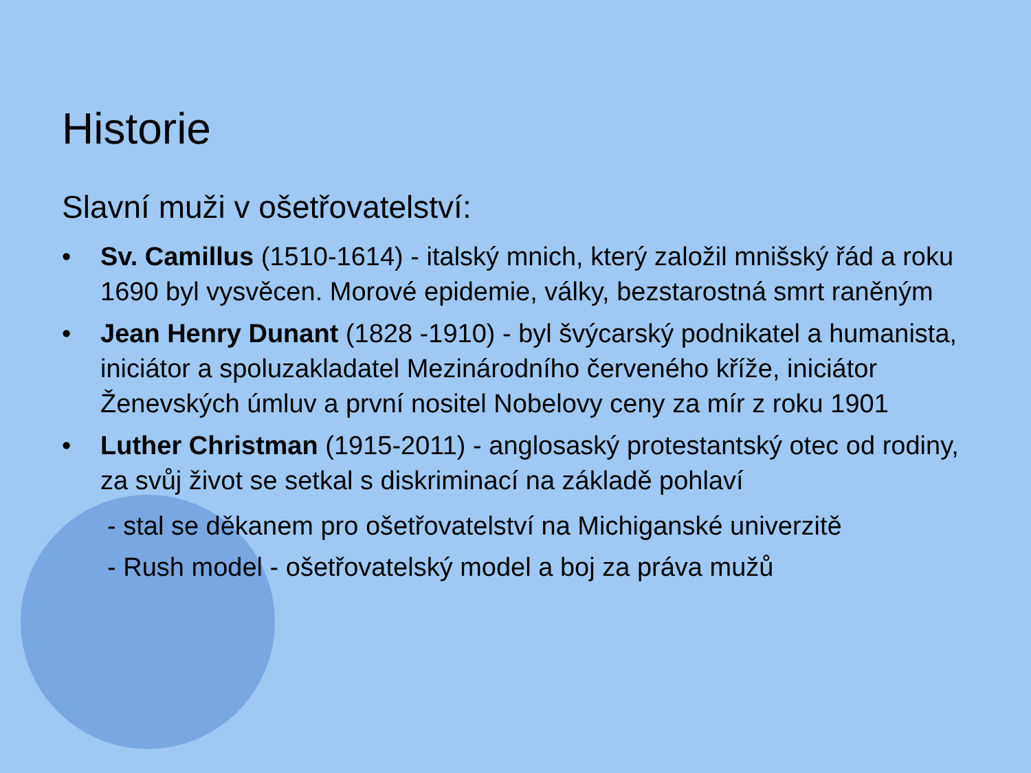Historie
Slavní muži v ošetřovatelství:
• Sv. Camillus (1510-1614) - italský mnich, který založil mnišský řád a roku 1690 byl vysvěcen. Morové epidemie, války, bezstarostná smrt raněným
• Jean Henry Dunant (1828 -1910) - byl švýcarský podnikatel a humanista, iniciátor a spoluzakladatel Mezinárodního červeného kříže, iniciátor Ženevských úmluv a první nositel Nobelovy ceny za mír z roku 1901
• Luther Christman (1915-2011) - anglosaský protestantský otec od rodiny, za svůj život se setkal s diskriminací na základě pohlaví
- stal se děkanem pro ošetřovatelství na Michiganské univerzitě
- Rush model - ošetřovatelský model a boj za práva mužů